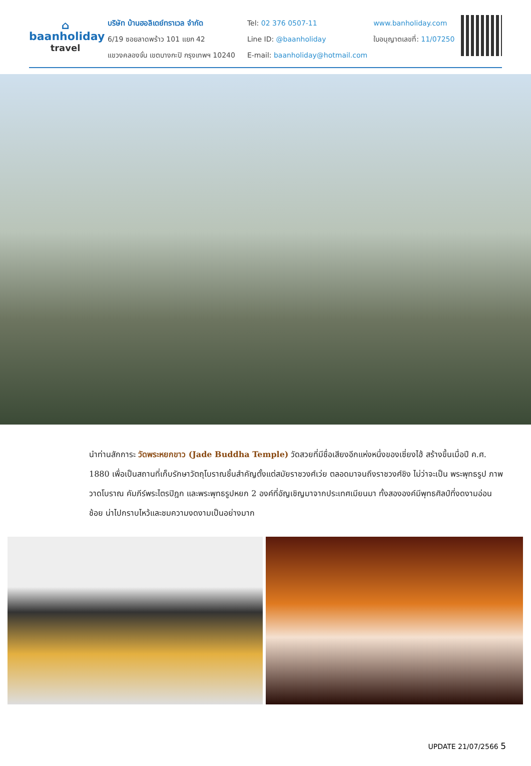⌂
baanholiday
travel
บริษัท บ้านฮอลิเดย์ทราเวล จำกัด
6/19 ซอยลาดพร้าว 101 แยก 42
แขวงคลองจั่น เขตบางกะปิ กรุงเทพฯ 10240
Tel: 02 376 0507-11
Line ID: @baanholiday
E-mail: baanholiday@hotmail.com
www.banholiday.com
ใบอนุญาตเลขที่: 11/07250
นำท่านสักการะ วัดพระหยกขาว (Jade Buddha Temple) วัดสวยที่มีชื่อเสียงอีกแห่งหนึ่งของเซี่ยงไฮ้ สร้างขึ้นเมื่อปี ค.ศ. 1880 เพื่อเป็นสถานที่เก็บรักษาวัตถุโบราณชิ้นสำคัญตั้งแต่สมัยราชวงศ์เว่ย ตลอดมาจนถึงราชวงศ์ชิง ไม่ว่าจะเป็น พระพุทธรูป ภาพวาดโบราณ คัมภีร์พระไตรปิฎก และพระพุทธรูปหยก 2 องค์ที่อัญเชิญมาจากประเทศเมียนมา ทั้งสององค์มีพุทธศิลป์ที่งดงามอ่อนช้อย น่าไปกราบไหว้และชมความงดงามเป็นอย่างมาก
UPDATE 21/07/2566 5